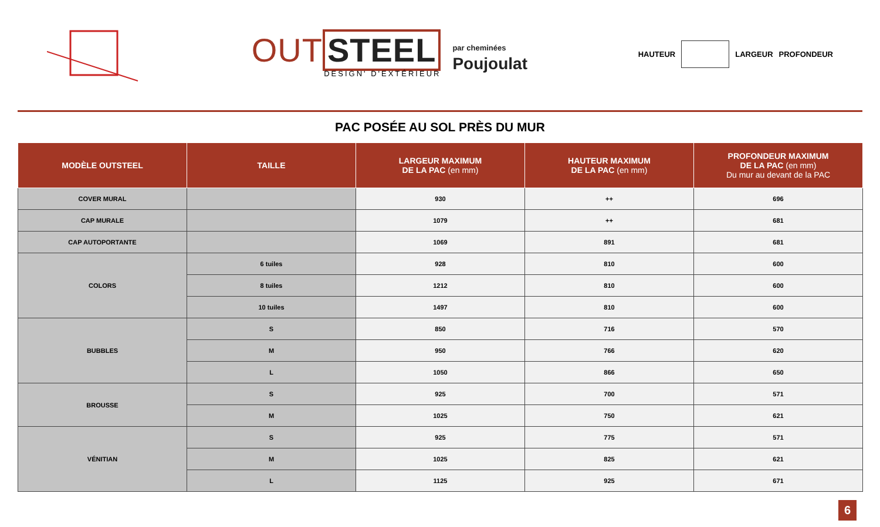OUT STEEL
DESIGN' D'EXTÉRIEUR
par cheminées
Poujoulat
HAUTEUR LARGEUR PROFONDEUR
PAC POSÉE AU SOL PRÈS DU MUR
| MODÈLE OUTSTEEL | TAILLE | LARGEUR MAXIMUM DE LA PAC (en mm) | HAUTEUR MAXIMUM DE LA PAC (en mm) | PROFONDEUR MAXIMUM DE LA PAC (en mm) Du mur au devant de la PAC |
| --- | --- | --- | --- | --- |
| COVER MURAL | | 930 | ++ | 696 |
| CAP MURALE | | 1079 | ++ | 681 |
| CAP AUTOPORTANTE | | 1069 | 891 | 681 |
| COLORS | 6 tuiles | 928 | 810 | 600 |
| | 8 tuiles | 1212 | 810 | 600 |
| | 10 tuiles | 1497 | 810 | 600 |
| BUBBLES | S | 850 | 716 | 570 |
| | M | 950 | 766 | 620 |
| | L | 1050 | 866 | 650 |
| BROUSSE | S | 925 | 700 | 571 |
| | M | 1025 | 750 | 621 |
| VÉNITIAN | S | 925 | 775 | 571 |
| | M | 1025 | 825 | 621 |
| | L | 1125 | 925 | 671 |
6